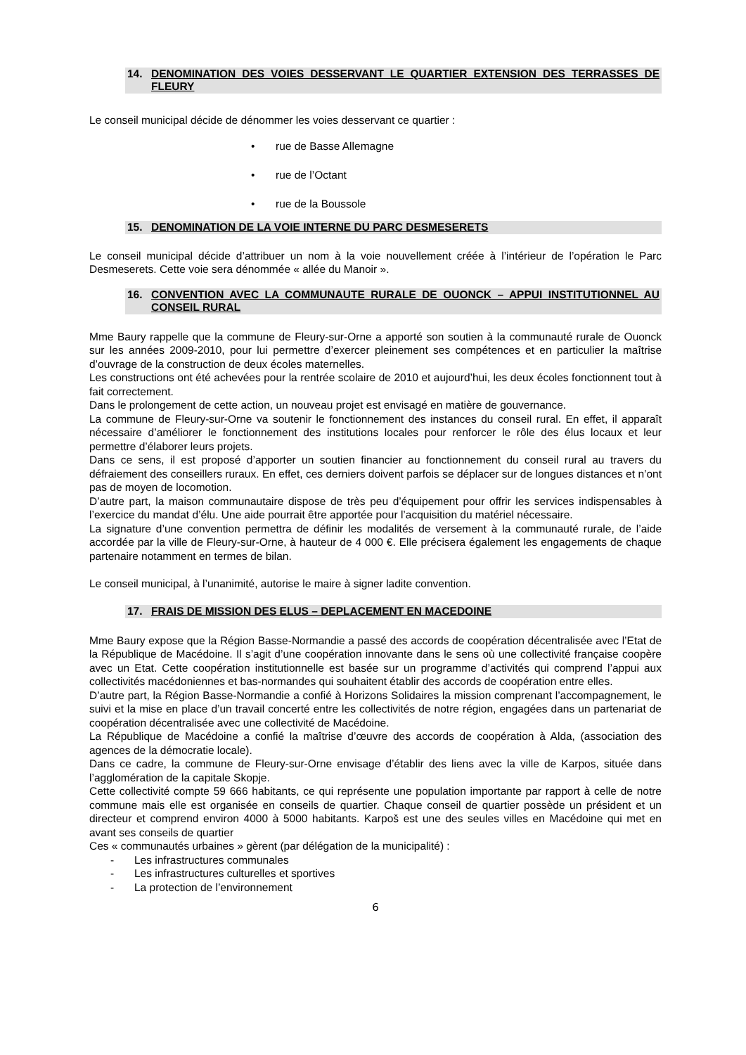14. DENOMINATION DES VOIES DESSERVANT LE QUARTIER EXTENSION DES TERRASSES DE FLEURY
Le conseil municipal décide de dénommer les voies desservant ce quartier :
• rue de Basse Allemagne
• rue de l’Octant
• rue de la Boussole
15. DENOMINATION DE LA VOIE INTERNE DU PARC DESMESERETS
Le conseil municipal décide d’attribuer un nom à la voie nouvellement créée à l’intérieur de l’opération le Parc Desmeserets. Cette voie sera dénommée « allée du Manoir ».
16. CONVENTION AVEC LA COMMUNAUTE RURALE DE OUONCK – APPUI INSTITUTIONNEL AU CONSEIL RURAL
Mme Baury rappelle que la commune de Fleury-sur-Orne a apporté son soutien à la communauté rurale de Ouonck sur les années 2009-2010, pour lui permettre d’exercer pleinement ses compétences et en particulier la maîtrise d’ouvrage de la construction de deux écoles maternelles.
Les constructions ont été achevées pour la rentrée scolaire de 2010 et aujourd’hui, les deux écoles fonctionnent tout à fait correctement.
Dans le prolongement de cette action, un nouveau projet est envisagé en matière de gouvernance.
La commune de Fleury-sur-Orne va soutenir le fonctionnement des instances du conseil rural. En effet, il apparaît nécessaire d’améliorer le fonctionnement des institutions locales pour renforcer le rôle des élus locaux et leur permettre d’élaborer leurs projets.
Dans ce sens, il est proposé d’apporter un soutien financier au fonctionnement du conseil rural au travers du défraiement des conseillers ruraux. En effet, ces derniers doivent parfois se déplacer sur de longues distances et n’ont pas de moyen de locomotion.
D’autre part, la maison communautaire dispose de très peu d’équipement pour offrir les services indispensables à l’exercice du mandat d’élu. Une aide pourrait être apportée pour l’acquisition du matériel nécessaire.
La signature d’une convention permettra de définir les modalités de versement à la communauté rurale, de l’aide accordée par la ville de Fleury-sur-Orne, à hauteur de 4 000 €. Elle précisera également les engagements de chaque partenaire notamment en termes de bilan.
Le conseil municipal, à l’unanimité, autorise le maire à signer ladite convention.
17. FRAIS DE MISSION DES ELUS – DEPLACEMENT EN MACEDOINE
Mme Baury expose que la Région Basse-Normandie a passé des accords de coopération décentralisée avec l’Etat de la République de Macédoine. Il s’agit d’une coopération innovante dans le sens où une collectivité française coopère avec un Etat. Cette coopération institutionnelle est basée sur un programme d’activités qui comprend l’appui aux collectivités macédoniennes et bas-normandes qui souhaitent établir des accords de coopération entre elles.
D’autre part, la Région Basse-Normandie a confié à Horizons Solidaires la mission comprenant l’accompagnement, le suivi et la mise en place d’un travail concerté entre les collectivités de notre région, engagées dans un partenariat de coopération décentralisée avec une collectivité de Macédoine.
La République de Macédoine a confié la maîtrise d’œuvre des accords de coopération à Alda, (association des agences de la démocratie locale).
Dans ce cadre, la commune de Fleury-sur-Orne envisage d’établir des liens avec la ville de Karpos, située dans l’agglomération de la capitale Skopje.
Cette collectivité compte 59 666 habitants, ce qui représente une population importante par rapport à celle de notre commune mais elle est organisée en conseils de quartier. Chaque conseil de quartier possède un président et un directeur et comprend environ 4000 à 5000 habitants. Karpoš est une des seules villes en Macédoine qui met en avant ses conseils de quartier
Ces « communautés urbaines » gèrent (par délégation de la municipalité) :
- Les infrastructures communales
- Les infrastructures culturelles et sportives
- La protection de l’environnement
6